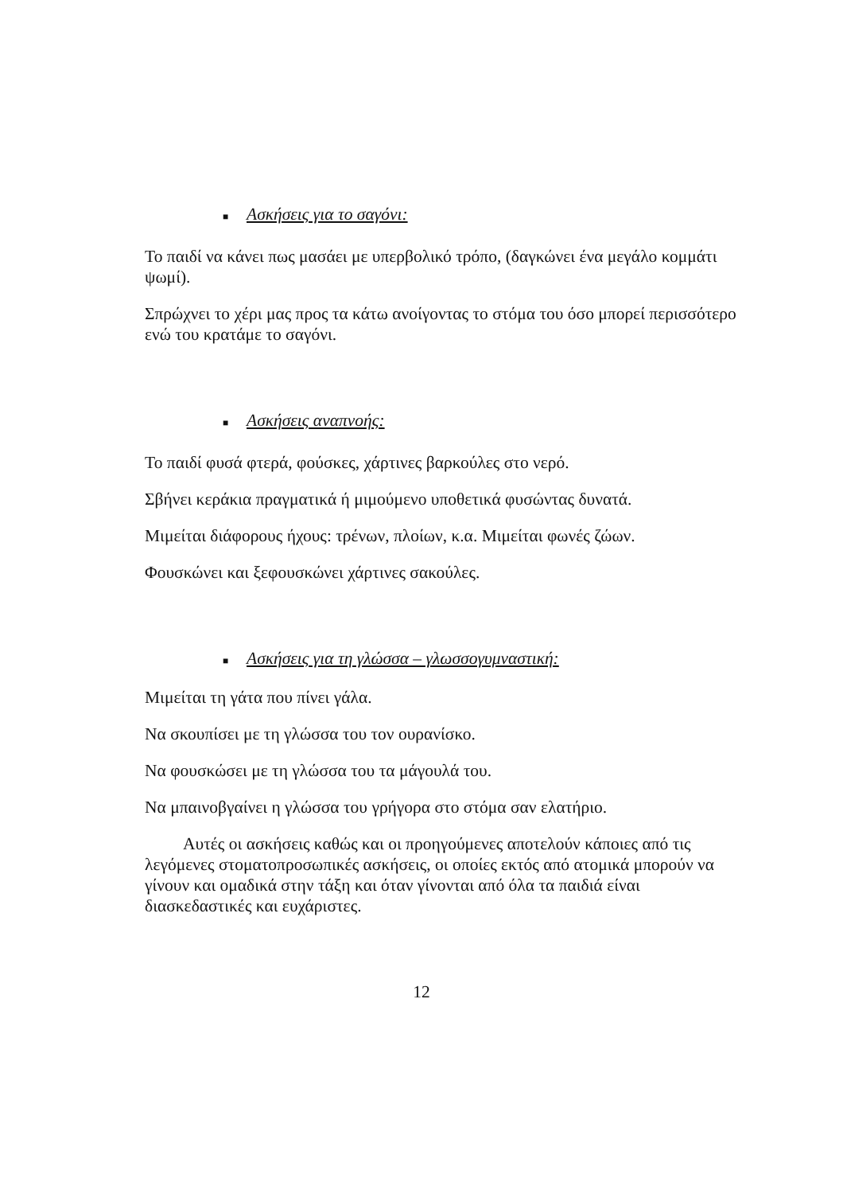■ Ασκήσεις για το σαγόνι:
Το παιδί να κάνει πως μασάει με υπερβολικό τρόπο, (δαγκώνει ένα μεγάλο κομμάτι ψωμί).
Σπρώχνει το χέρι μας προς τα κάτω ανοίγοντας το στόμα του όσο μπορεί περισσότερο ενώ του κρατάμε το σαγόνι.
■ Ασκήσεις αναπνοής:
Το παιδί φυσά φτερά, φούσκες, χάρτινες βαρκούλες στο νερό.
Σβήνει κεράκια πραγματικά ή μιμούμενο υποθετικά φυσώντας δυνατά.
Μιμείται διάφορους ήχους: τρένων, πλοίων, κ.α. Μιμείται φωνές ζώων.
Φουσκώνει και ξεφουσκώνει χάρτινες σακούλες.
■ Ασκήσεις για τη γλώσσα – γλωσσογυμναστική:
Μιμείται τη γάτα που πίνει γάλα.
Να σκουπίσει με τη γλώσσα του τον ουρανίσκο.
Να φουσκώσει με τη γλώσσα του τα μάγουλά του.
Να μπαινοβγαίνει η γλώσσα του γρήγορα στο στόμα σαν ελατήριο.
Αυτές οι ασκήσεις καθώς και οι προηγούμενες αποτελούν κάποιες από τις λεγόμενες στοματοπροσωπικές ασκήσεις, οι οποίες εκτός από ατομικά μπορούν να γίνουν και ομαδικά στην τάξη και όταν γίνονται από όλα τα παιδιά είναι διασκεδαστικές και ευχάριστες.
12